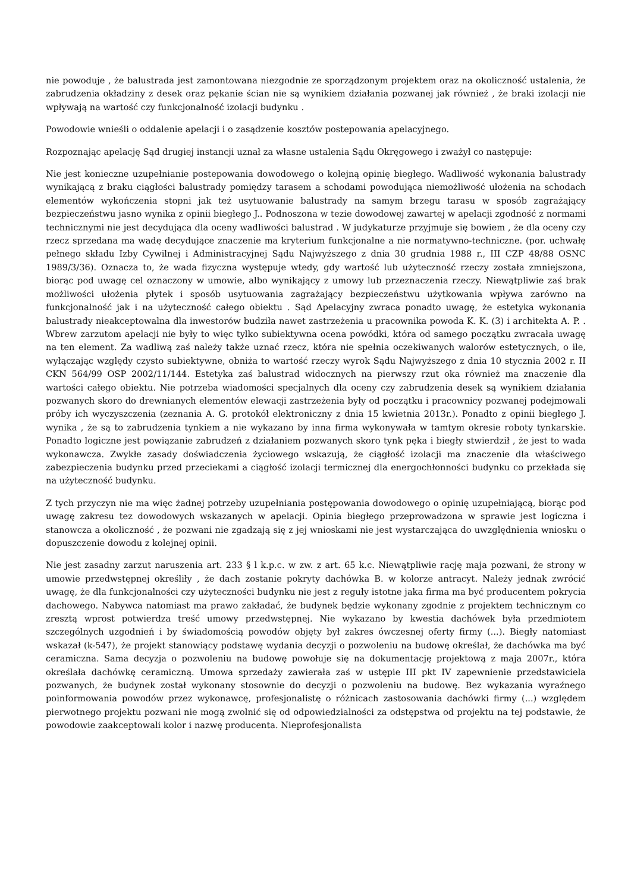nie powoduje , że balustrada jest zamontowana niezgodnie ze sporządzonym projektem oraz na okoliczność ustalenia, że zabrudzenia okładziny z desek oraz pękanie ścian nie są wynikiem działania pozwanej jak również , że braki izolacji nie wpływają na wartość czy funkcjonalność izolacji budynku .
Powodowie wnieśli o oddalenie apelacji i o zasądzenie kosztów postepowania apelacyjnego.
Rozpoznając apelację Sąd drugiej instancji uznał za własne ustalenia Sądu Okręgowego i zważył co następuje:
Nie jest konieczne uzupełnianie postepowania dowodowego o kolejną opinię biegłego. Wadliwość wykonania balustrady wynikającą z braku ciągłości balustrady pomiędzy tarasem a schodami powodująca niemożliwość ułożenia na schodach elementów wykończenia stopni jak też usytuowanie balustrady na samym brzegu tarasu w sposób zagrażający bezpieczeństwu jasno wynika z opinii biegłego J.. Podnoszona w tezie dowodowej zawartej w apelacji zgodność z normami technicznymi nie jest decydująca dla oceny wadliwości balustrad . W judykaturze przyjmuje się bowiem , że dla oceny czy rzecz sprzedana ma wadę decydujące znaczenie ma kryterium funkcjonalne a nie normatywno-techniczne. (por. uchwałę pełnego składu Izby Cywilnej i Administracyjnej Sądu Najwyższego z dnia 30 grudnia 1988 r., III CZP 48/88 OSNC 1989/3/36). Oznacza to, że wada fizyczna występuje wtedy, gdy wartość lub użyteczność rzeczy została zmniejszona, biorąc pod uwagę cel oznaczony w umowie, albo wynikający z umowy lub przeznaczenia rzeczy. Niewątpliwie zaś brak możliwości ułożenia płytek i sposób usytuowania zagrażający bezpieczeństwu użytkowania wpływa zarówno na funkcjonalność jak i na użyteczność całego obiektu . Sąd Apelacyjny zwraca ponadto uwagę, że estetyka wykonania balustrady nieakceptowalna dla inwestorów budziła nawet zastrzeżenia u pracownika powoda K. K. (3) i architekta A. P. . Wbrew zarzutom apelacji nie były to więc tylko subiektywna ocena powódki, która od samego początku zwracała uwagę na ten element. Za wadliwą zaś należy także uznać rzecz, która nie spełnia oczekiwanych walorów estetycznych, o ile, wyłączając względy czysto subiektywne, obniża to wartość rzeczy wyrok Sądu Najwyższego z dnia 10 stycznia 2002 r. II CKN 564/99 OSP 2002/11/144. Estetyka zaś balustrad widocznych na pierwszy rzut oka również ma znaczenie dla wartości całego obiektu. Nie potrzeba wiadomości specjalnych dla oceny czy zabrudzenia desek są wynikiem działania pozwanych skoro do drewnianych elementów elewacji zastrzeżenia były od początku i pracownicy pozwanej podejmowali próby ich wyczyszczenia (zeznania A. G. protokół elektroniczny z dnia 15 kwietnia 2013r.). Ponadto z opinii biegłego J. wynika , że są to zabrudzenia tynkiem a nie wykazano by inna firma wykonywała w tamtym okresie roboty tynkarskie. Ponadto logiczne jest powiązanie zabrudzeń z działaniem pozwanych skoro tynk pęka i biegły stwierdził , że jest to wada wykonawcza. Zwykłe zasady doświadczenia życiowego wskazują, że ciągłość izolacji ma znaczenie dla właściwego zabezpieczenia budynku przed przeciekami a ciągłość izolacji termicznej dla energochłonności budynku co przekłada się na użyteczność budynku.
Z tych przyczyn nie ma więc żadnej potrzeby uzupełniania postępowania dowodowego o opinię uzupełniającą, biorąc pod uwagę zakresu tez dowodowych wskazanych w apelacji. Opinia biegłego przeprowadzona w sprawie jest logiczna i stanowcza a okoliczność , że pozwani nie zgadzają się z jej wnioskami nie jest wystarczająca do uwzględnienia wniosku o dopuszczenie dowodu z kolejnej opinii.
Nie jest zasadny zarzut naruszenia art. 233 § l k.p.c. w zw. z art. 65 k.c. Niewątpliwie rację maja pozwani, że strony w umowie przedwstępnej określiły , że dach zostanie pokryty dachówka B. w kolorze antracyt. Należy jednak zwrócić uwagę, że dla funkcjonalności czy użyteczności budynku nie jest z reguły istotne jaka firma ma być producentem pokrycia dachowego. Nabywca natomiast ma prawo zakładać, że budynek będzie wykonany zgodnie z projektem technicznym co zresztą wprost potwierdza treść umowy przedwstępnej. Nie wykazano by kwestia dachówek była przedmiotem szczególnych uzgodnień i by świadomością powodów objęty był zakres ówczesnej oferty firmy (...). Biegły natomiast wskazał (k-547), że projekt stanowiący podstawę wydania decyzji o pozwoleniu na budowę określał, że dachówka ma być ceramiczna. Sama decyzja o pozwoleniu na budowę powołuje się na dokumentację projektową z maja 2007r., która określała dachówkę ceramiczną. Umowa sprzedaży zawierała zaś w ustępie III pkt IV zapewnienie przedstawiciela pozwanych, że budynek został wykonany stosownie do decyzji o pozwoleniu na budowę. Bez wykazania wyraźnego poinformowania powodów przez wykonawcę, profesjonalistę o różnicach zastosowania dachówki firmy (...) względem pierwotnego projektu pozwani nie mogą zwolnić się od odpowiedzialności za odstępstwa od projektu na tej podstawie, że powodowie zaakceptowali kolor i nazwę producenta. Nieprofesjonalista